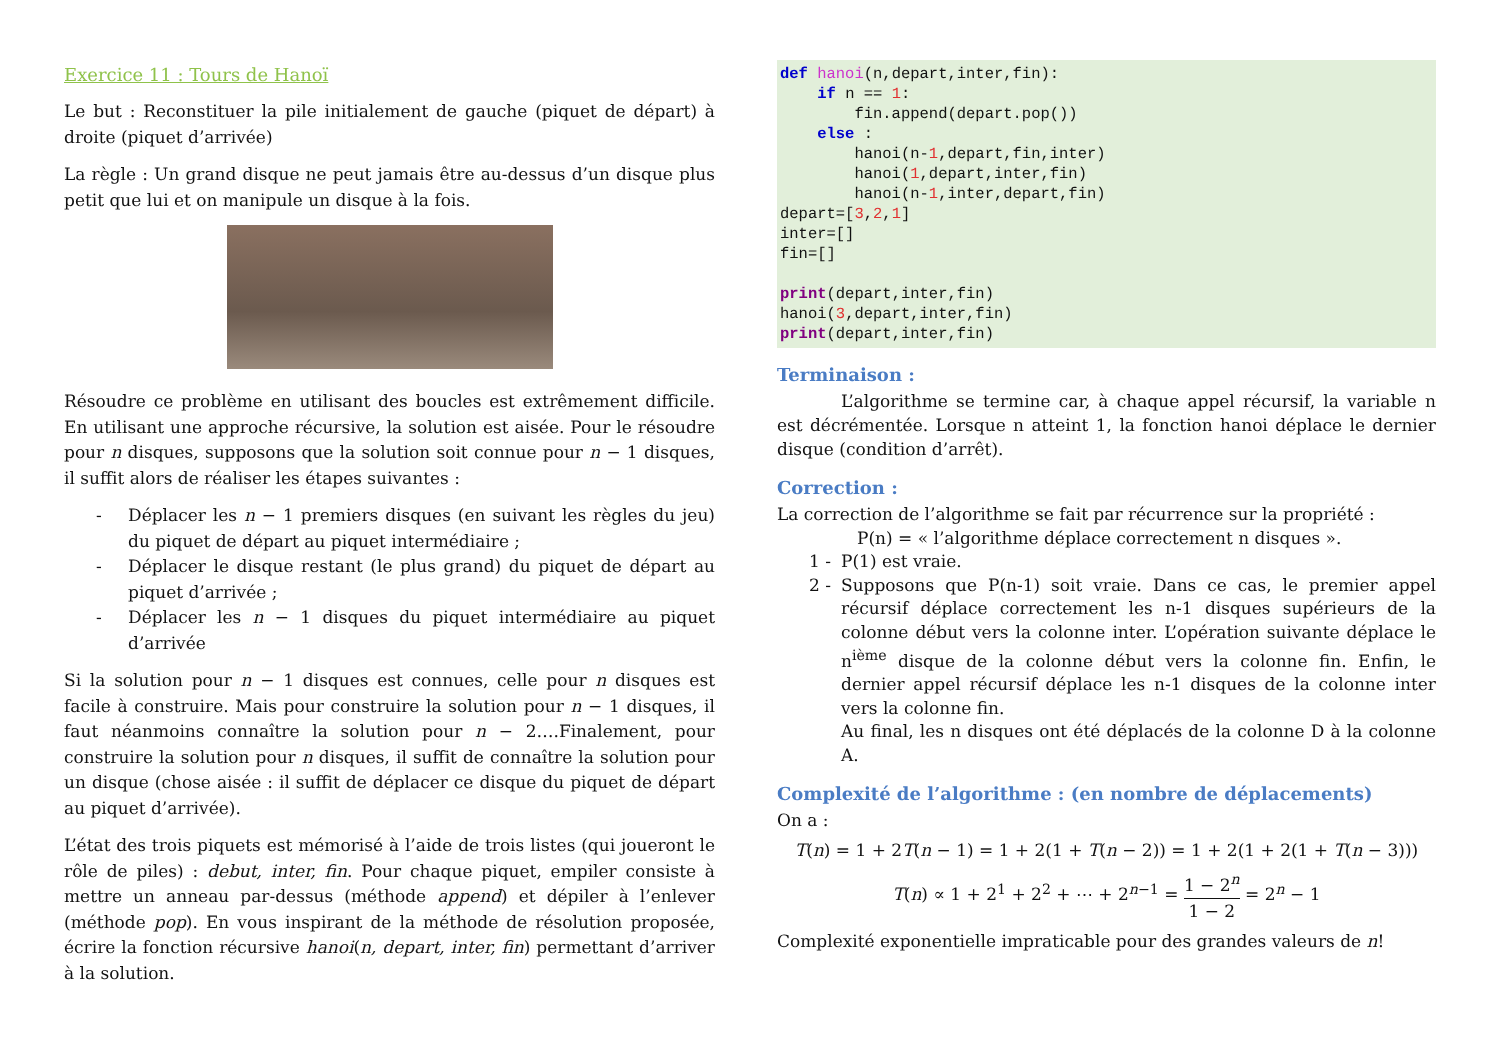Exercice 11 : Tours de Hanoï
Le but : Reconstituer la pile initialement de gauche (piquet de départ) à droite (piquet d’arrivée)
La règle : Un grand disque ne peut jamais être au-dessus d’un disque plus petit que lui et on manipule un disque à la fois.
Résoudre ce problème en utilisant des boucles est extrêmement difficile. En utilisant une approche récursive, la solution est aisée. Pour le résoudre pour n disques, supposons que la solution soit connue pour n − 1 disques, il suffit alors de réaliser les étapes suivantes :
- Déplacer les n − 1 premiers disques (en suivant les règles du jeu) du piquet de départ au piquet intermédiaire ;
- Déplacer le disque restant (le plus grand) du piquet de départ au piquet d’arrivée ;
- Déplacer les n − 1 disques du piquet intermédiaire au piquet d’arrivée
Si la solution pour n − 1 disques est connues, celle pour n disques est facile à construire. Mais pour construire la solution pour n − 1 disques, il faut néanmoins connaître la solution pour n − 2….Finalement, pour construire la solution pour n disques, il suffit de connaître la solution pour un disque (chose aisée : il suffit de déplacer ce disque du piquet de départ au piquet d’arrivée).
L’état des trois piquets est mémorisé à l’aide de trois listes (qui joueront le rôle de piles) : debut, inter, fin. Pour chaque piquet, empiler consiste à mettre un anneau par-dessus (méthode append) et dépiler à l’enlever (méthode pop). En vous inspirant de la méthode de résolution proposée, écrire la fonction récursive hanoi(n, depart, inter, fin) permettant d’arriver à la solution.
def hanoi(n,depart,inter,fin): if n == 1: fin.append(depart.pop()) else : hanoi(n-1,depart,fin,inter) hanoi(1,depart,inter,fin) hanoi(n-1,inter,depart,fin) depart=[3,2,1] inter=[] fin=[] print(depart,inter,fin) hanoi(3,depart,inter,fin) print(depart,inter,fin)
Terminaison :
L’algorithme se termine car, à chaque appel récursif, la variable n est décrémentée. Lorsque n atteint 1, la fonction hanoi déplace le dernier disque (condition d’arrêt).
Correction :
La correction de l’algorithme se fait par récurrence sur la propriété :
P(n) = « l’algorithme déplace correctement n disques ».
1 - P(1) est vraie.
2 - Supposons que P(n-1) soit vraie. Dans ce cas, le premier appel récursif déplace correctement les n-1 disques supérieurs de la colonne début vers la colonne inter. L’opération suivante déplace le n<sup>ième</sup> disque de la colonne début vers la colonne fin. Enfin, le dernier appel récursif déplace les n-1 disques de la colonne inter vers la colonne fin.
Au final, les n disques ont été déplacés de la colonne D à la colonne A.
Complexité de l’algorithme : (en nombre de déplacements)
On a :
T(n) = 1 + 2T(n − 1) = 1 + 2(1 + T(n − 2)) = 1 + 2(1 + 2(1 + T(n − 3)))
T(n) ∝ 1 + 2<sup>1</sup> + 2<sup>2</sup> + ⋯ + 2<sup>n−1</sup> = 1 − 2<sup>n</sup> 1 − 2 = 2<sup>n</sup> − 1
Complexité exponentielle impraticable pour des grandes valeurs de n!